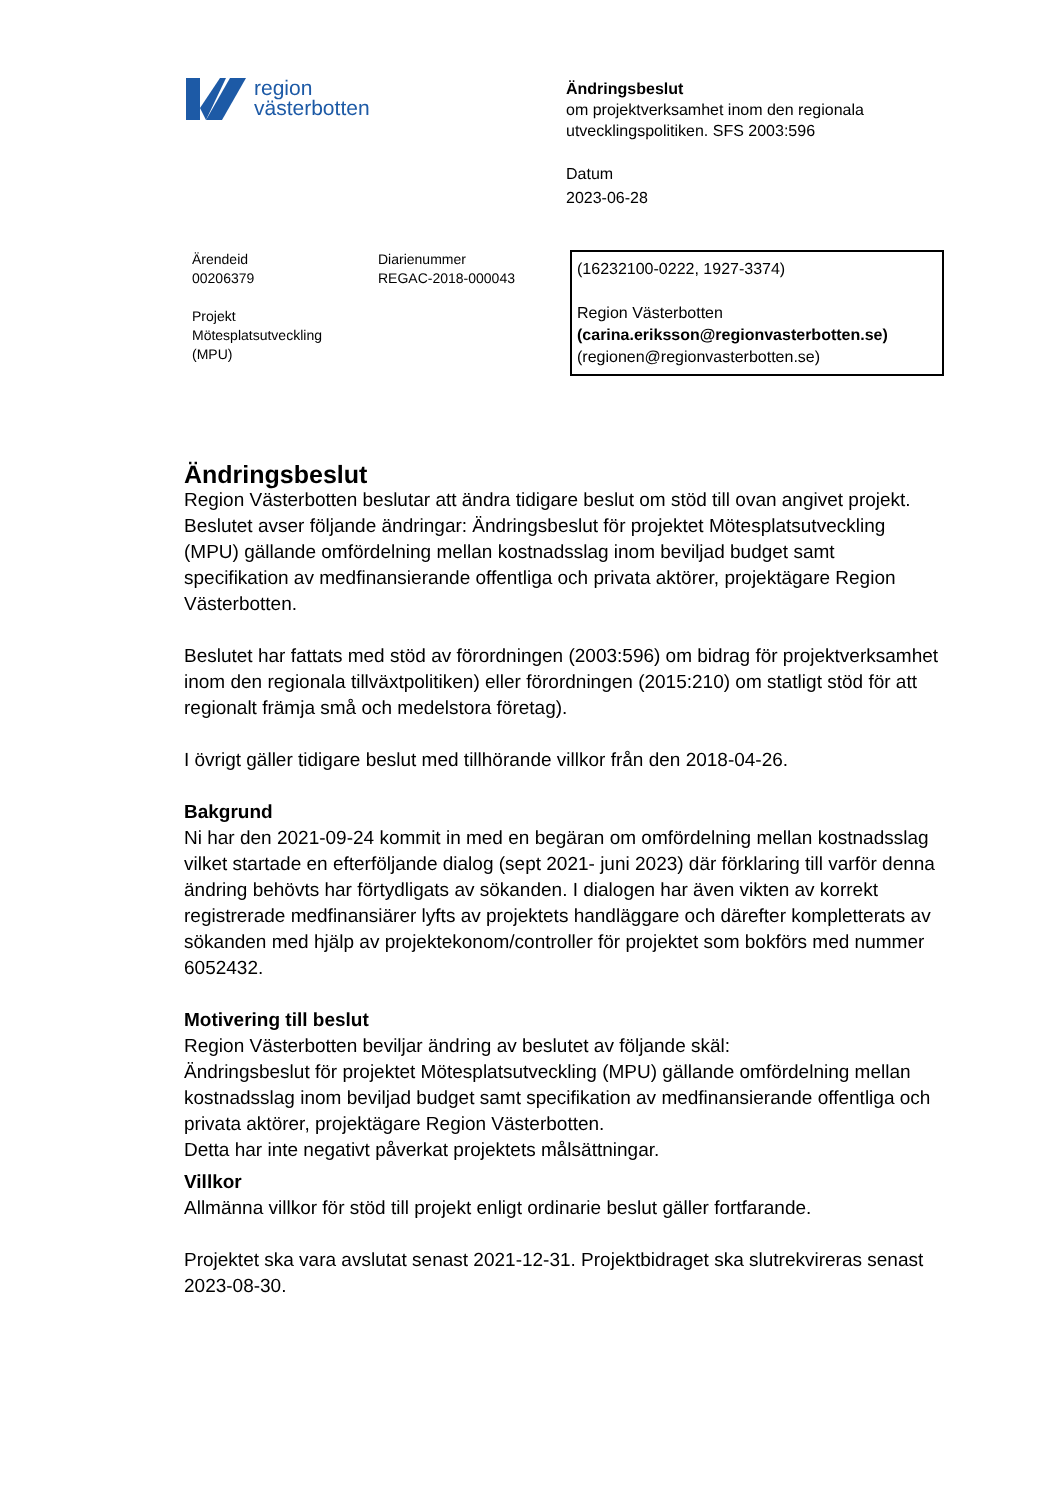region
västerbotten
Ändringsbeslut
om projektverksamhet inom den regionala utvecklingspolitiken. SFS 2003:596
Datum
2023-06-28
Ärendeid
00206379
Projekt
Mötesplatsutveckling
(MPU)
Diarienummer
REGAC-2018-000043
(16232100-0222, 1927-3374)
Region Västerbotten
(carina.eriksson@regionvasterbotten.se)
(regionen@regionvasterbotten.se)
Ändringsbeslut
Region Västerbotten beslutar att ändra tidigare beslut om stöd till ovan angivet projekt. Beslutet avser följande ändringar: Ändringsbeslut för projektet Mötesplatsutveckling (MPU) gällande omfördelning mellan kostnadsslag inom beviljad budget samt specifikation av medfinansierande offentliga och privata aktörer, projektägare Region Västerbotten.
Beslutet har fattats med stöd av förordningen (2003:596) om bidrag för projektverksamhet inom den regionala tillväxtpolitiken) eller förordningen (2015:210) om statligt stöd för att regionalt främja små och medelstora företag).
I övrigt gäller tidigare beslut med tillhörande villkor från den 2018-04-26.
Bakgrund
Ni har den 2021-09-24 kommit in med en begäran om omfördelning mellan kostnadsslag vilket startade en efterföljande dialog (sept 2021- juni 2023) där förklaring till varför denna ändring behövts har förtydligats av sökanden. I dialogen har även vikten av korrekt registrerade medfinansiärer lyfts av projektets handläggare och därefter kompletterats av sökanden med hjälp av projektekonom/controller för projektet som bokförs med nummer 6052432.
Motivering till beslut
Region Västerbotten beviljar ändring av beslutet av följande skäl:
Ändringsbeslut för projektet Mötesplatsutveckling (MPU) gällande omfördelning mellan kostnadsslag inom beviljad budget samt specifikation av medfinansierande offentliga och privata aktörer, projektägare Region Västerbotten.
Detta har inte negativt påverkat projektets målsättningar.
Villkor
Allmänna villkor för stöd till projekt enligt ordinarie beslut gäller fortfarande.
Projektet ska vara avslutat senast 2021-12-31. Projektbidraget ska slutrekvireras senast 2023-08-30.